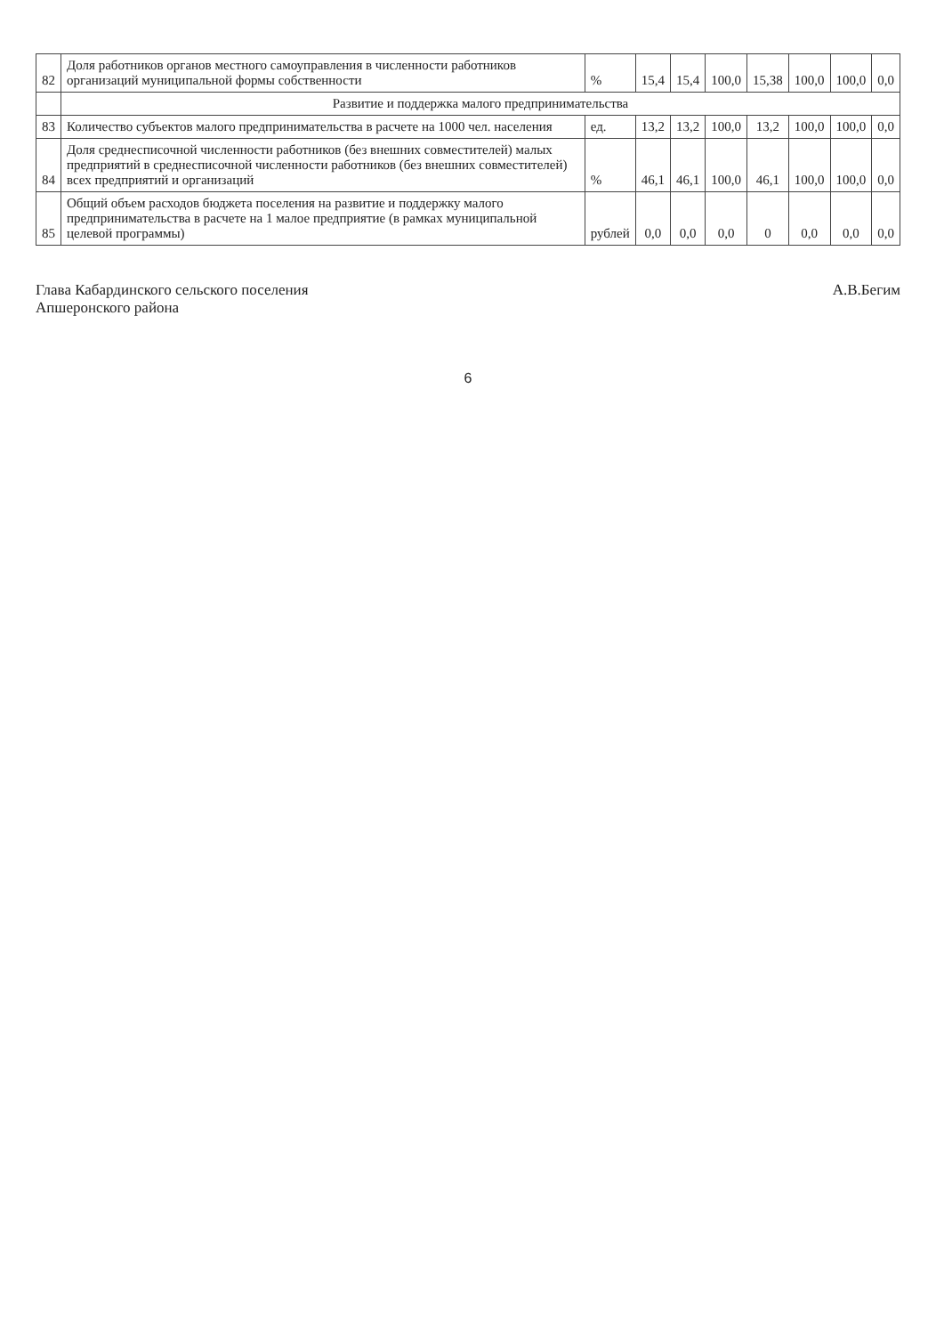| 82 | Доля работников органов местного самоуправления в численности работников организаций муниципальной формы собственности | % | 15,4 | 15,4 | 100,0 | 15,38 | 100,0 | 100,0 | 0,0 |
| | Развитие и поддержка малого предпринимательства | | | | | | | | |
| 83 | Количество субъектов малого предпринимательства в расчете на 1000 чел. населения | ед. | 13,2 | 13,2 | 100,0 | 13,2 | 100,0 | 100,0 | 0,0 |
| 84 | Доля среднесписочной численности работников (без внешних совместителей) малых предприятий в среднесписочной численности работников (без внешних совместителей) всех предприятий и организаций | % | 46,1 | 46,1 | 100,0 | 46,1 | 100,0 | 100,0 | 0,0 |
| 85 | Общий объем расходов бюджета поселения на развитие и поддержку малого предпринимательства в расчете на 1 малое предприятие (в рамках муниципальной целевой программы) | рублей | 0,0 | 0,0 | 0,0 | 0 | 0,0 | 0,0 | 0,0 |
Глава Кабардинского сельского поселения
Апшеронского района
А.В.Бегим
6